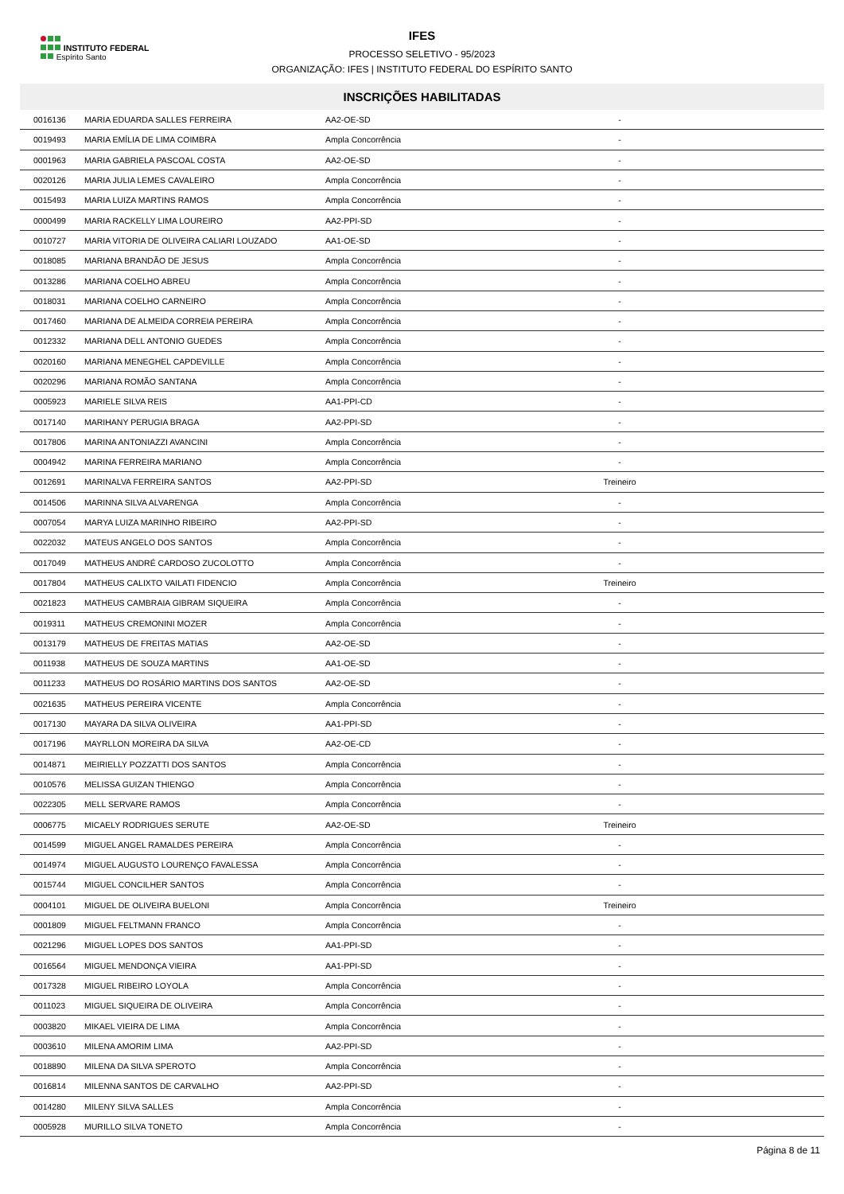INSTITUTO FEDERAL
Espírito Santo
IFES
PROCESSO SELETIVO - 95/2023
ORGANIZAÇÃO: IFES | INSTITUTO FEDERAL DO ESPÍRITO SANTO
INSCRIÇÕES HABILITADAS
| 0016136 | MARIA EDUARDA SALLES FERREIRA | AA2-OE-SD | - | |
| 0019493 | MARIA EMÍLIA DE LIMA COIMBRA | Ampla Concorrência | - | |
| 0001963 | MARIA GABRIELA PASCOAL COSTA | AA2-OE-SD | - | |
| 0020126 | MARIA JULIA LEMES CAVALEIRO | Ampla Concorrência | - | |
| 0015493 | MARIA LUIZA MARTINS RAMOS | Ampla Concorrência | - | |
| 0000499 | MARIA RACKELLY LIMA LOUREIRO | AA2-PPI-SD | - | |
| 0010727 | MARIA VITORIA DE OLIVEIRA CALIARI LOUZADO | AA1-OE-SD | - | |
| 0018085 | MARIANA BRANDÃO DE JESUS | Ampla Concorrência | - | |
| 0013286 | MARIANA COELHO ABREU | Ampla Concorrência | - | |
| 0018031 | MARIANA COELHO CARNEIRO | Ampla Concorrência | - | |
| 0017460 | MARIANA DE ALMEIDA CORREIA PEREIRA | Ampla Concorrência | - | |
| 0012332 | MARIANA DELL ANTONIO GUEDES | Ampla Concorrência | - | |
| 0020160 | MARIANA MENEGHEL CAPDEVILLE | Ampla Concorrência | - | |
| 0020296 | MARIANA ROMÃO SANTANA | Ampla Concorrência | - | |
| 0005923 | MARIELE SILVA REIS | AA1-PPI-CD | - | |
| 0017140 | MARIHANY PERUGIA BRAGA | AA2-PPI-SD | - | |
| 0017806 | MARINA ANTONIAZZI AVANCINI | Ampla Concorrência | - | |
| 0004942 | MARINA FERREIRA MARIANO | Ampla Concorrência | - | |
| 0012691 | MARINALVA FERREIRA SANTOS | AA2-PPI-SD | Treineiro | |
| 0014506 | MARINNA SILVA ALVARENGA | Ampla Concorrência | - | |
| 0007054 | MARYA LUIZA MARINHO RIBEIRO | AA2-PPI-SD | - | |
| 0022032 | MATEUS ANGELO DOS SANTOS | Ampla Concorrência | - | |
| 0017049 | MATHEUS ANDRÉ CARDOSO ZUCOLOTTO | Ampla Concorrência | - | |
| 0017804 | MATHEUS CALIXTO VAILATI FIDENCIO | Ampla Concorrência | Treineiro | |
| 0021823 | MATHEUS CAMBRAIA GIBRAM SIQUEIRA | Ampla Concorrência | - | |
| 0019311 | MATHEUS CREMONINI MOZER | Ampla Concorrência | - | |
| 0013179 | MATHEUS DE FREITAS MATIAS | AA2-OE-SD | - | |
| 0011938 | MATHEUS DE SOUZA MARTINS | AA1-OE-SD | - | |
| 0011233 | MATHEUS DO ROSÁRIO MARTINS DOS SANTOS | AA2-OE-SD | - | |
| 0021635 | MATHEUS PEREIRA VICENTE | Ampla Concorrência | - | |
| 0017130 | MAYARA DA SILVA OLIVEIRA | AA1-PPI-SD | - | |
| 0017196 | MAYRLLON MOREIRA DA SILVA | AA2-OE-CD | - | |
| 0014871 | MEIRIELLY POZZATTI DOS SANTOS | Ampla Concorrência | - | |
| 0010576 | MELISSA GUIZAN THIENGO | Ampla Concorrência | - | |
| 0022305 | MELL SERVARE RAMOS | Ampla Concorrência | - | |
| 0006775 | MICAELY RODRIGUES SERUTE | AA2-OE-SD | Treineiro | |
| 0014599 | MIGUEL ANGEL RAMALDES PEREIRA | Ampla Concorrência | - | |
| 0014974 | MIGUEL AUGUSTO LOURENÇO FAVALESSA | Ampla Concorrência | - | |
| 0015744 | MIGUEL CONCILHER SANTOS | Ampla Concorrência | - | |
| 0004101 | MIGUEL DE OLIVEIRA BUELONI | Ampla Concorrência | Treineiro | |
| 0001809 | MIGUEL FELTMANN FRANCO | Ampla Concorrência | - | |
| 0021296 | MIGUEL LOPES DOS SANTOS | AA1-PPI-SD | - | |
| 0016564 | MIGUEL MENDONÇA VIEIRA | AA1-PPI-SD | - | |
| 0017328 | MIGUEL RIBEIRO LOYOLA | Ampla Concorrência | - | |
| 0011023 | MIGUEL SIQUEIRA DE OLIVEIRA | Ampla Concorrência | - | |
| 0003820 | MIKAEL VIEIRA DE LIMA | Ampla Concorrência | - | |
| 0003610 | MILENA AMORIM LIMA | AA2-PPI-SD | - | |
| 0018890 | MILENA DA SILVA SPEROTO | Ampla Concorrência | - | |
| 0016814 | MILENNA SANTOS DE CARVALHO | AA2-PPI-SD | - | |
| 0014280 | MILENY SILVA SALLES | Ampla Concorrência | - | |
| 0005928 | MURILLO SILVA TONETO | Ampla Concorrência | - | |
Página 8 de 11